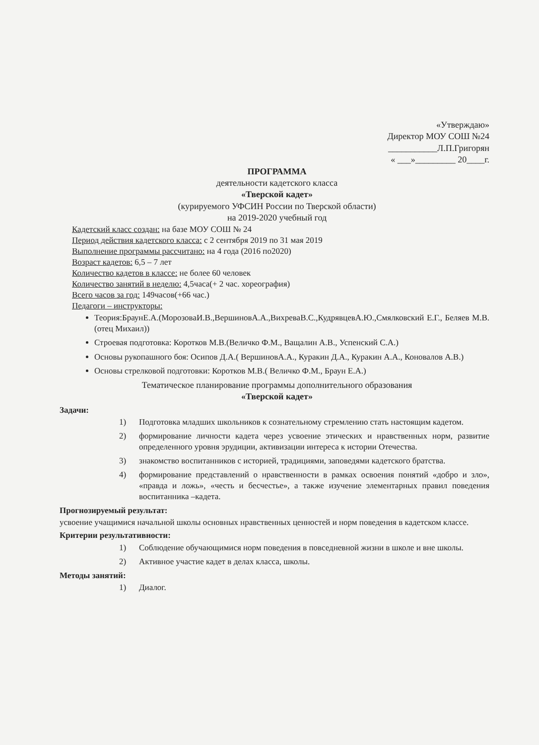«Утверждаю»
Директор МОУ СОШ №24
___________Л.П.Григорян
« ___»_________ 20____г.
ПРОГРАММА
деятельности кадетского класса
«Тверской кадет»
(курируемого УФСИН России по Тверской области)
на 2019-2020 учебный год
Кадетский класс создан: на базе МОУ СОШ № 24
Период действия кадетского класса: с 2 сентября 2019 по 31 мая 2019
Выполнение программы рассчитано: на 4 года (2016 по2020)
Возраст кадетов: 6,5 – 7 лет
Количество кадетов в классе: не более 60 человек
Количество занятий в неделю: 4,5часа(+ 2 час. хореография)
Всего часов за год: 149часов(+66 час.)
Педагоги – инструкторы:
Теория:БраунЕ.А.(МорозоваИ.В.,ВершиновА.А.,ВихреваВ.С.,КудрявцевА.Ю.,Смялковский Е.Г., Беляев М.В.(отец Михаил))
Строевая подготовка: Коротков М.В.(Величко Ф.М., Ващалин А.В., Успенский С.А.)
Основы рукопашного боя: Осипов Д.А.( ВершиновА.А., Куракин Д.А., Куракин А.А., Коновалов А.В.)
Основы стрелковой подготовки: Коротков М.В.( Величко Ф.М., Браун Е.А.)
Тематическое планирование программы дополнительного образования
«Тверской кадет»
Задачи:
1) Подготовка младших школьников к сознательному стремлению стать настоящим кадетом.
2) формирование личности кадета через усвоение этических и нравственных норм, развитие определенного уровня эрудиции, активизации интереса к истории Отечества.
3) знакомство воспитанников с историей, традициями, заповедями кадетского братства.
4) формирование представлений о нравственности в рамках освоения понятий «добро и зло», «правда и ложь», «честь и бесчестье», а также изучение элементарных правил поведения воспитанника –кадета.
Прогнозируемый результат:
усвоение учащимися начальной школы основных нравственных ценностей и норм поведения в кадетском классе.
Критерии результативности:
1) Соблюдение обучающимися норм поведения в повседневной жизни в школе и вне школы.
2) Активное участие кадет в делах класса, школы.
Методы занятий:
1) Диалог.